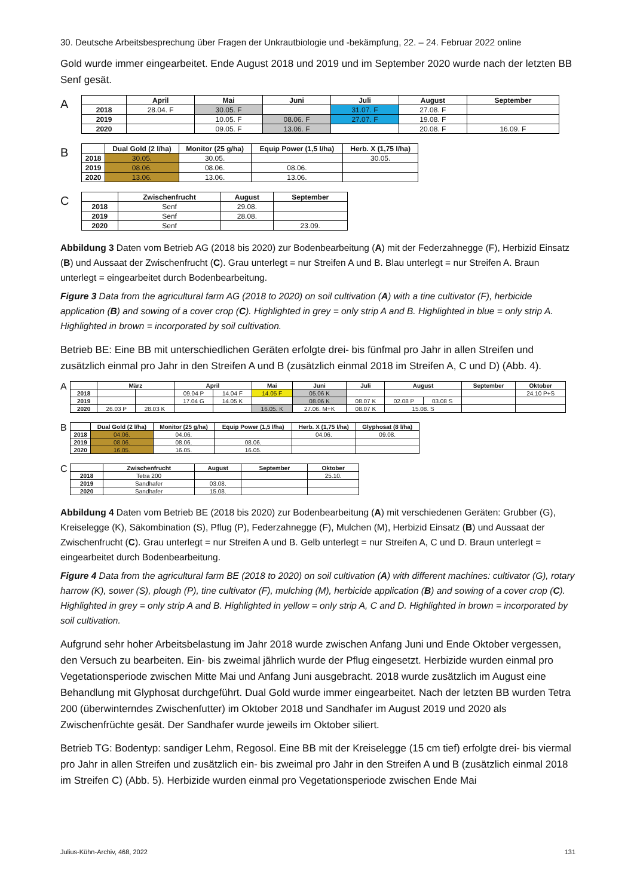30. Deutsche Arbeitsbesprechung über Fragen der Unkrautbiologie und -bekämpfung, 22. – 24. Februar 2022 online
Gold wurde immer eingearbeitet. Ende August 2018 und 2019 und im September 2020 wurde nach der letzten BB Senf gesät.
A
| | April | Mai | Juni | Juli | August | September |
| --- | --- | --- | --- | --- | --- | --- |
| 2018 | 28.04. F | 30.05. F | | 31.07. F | 27.08. F | |
| 2019 | | 10.05. F | 08.06. F | 27.07. F | 19.08. F | |
| 2020 | | 09.05. F | 13.06. F | | 20.08. F | 16.09. F |
B
| | Dual Gold (2 l/ha) | Monitor (25 g/ha) | Equip Power (1,5 l/ha) | Herb. X (1,75 l/ha) |
| --- | --- | --- | --- | --- |
| 2018 | 30.05. | 30.05. | | 30.05. |
| 2019 | 08.06. | 08.06. | 08.06. | |
| 2020 | 13.06. | 13.06. | 13.06. | |
C
| | Zwischenfrucht | August | September |
| --- | --- | --- | --- |
| 2018 | Senf | 29.08. | |
| 2019 | Senf | 28.08. | |
| 2020 | Senf | | 23.09. |
Abbildung 3 Daten vom Betrieb AG (2018 bis 2020) zur Bodenbearbeitung (A) mit der Federzahnegge (F), Herbizid Einsatz (B) und Aussaat der Zwischenfrucht (C). Grau unterlegt = nur Streifen A und B. Blau unterlegt = nur Streifen A. Braun unterlegt = eingearbeitet durch Bodenbearbeitung.
Figure 3 Data from the agricultural farm AG (2018 to 2020) on soil cultivation (A) with a tine cultivator (F), herbicide application (B) and sowing of a cover crop (C). Highlighted in grey = only strip A and B. Highlighted in blue = only strip A. Highlighted in brown = incorporated by soil cultivation.
Betrieb BE: Eine BB mit unterschiedlichen Geräten erfolgte drei- bis fünfmal pro Jahr in allen Streifen und zusätzlich einmal pro Jahr in den Streifen A und B (zusätzlich einmal 2018 im Streifen A, C und D) (Abb. 4).
A
| | März | | April | | Mai | Juni | Juli | August | | September | Oktober |
| --- | --- | --- | --- | --- | --- | --- | --- | --- | --- | --- | --- |
| 2018 | | | 09.04 P | 14.04 F | 14.05 F | 05.06 K | | | | | 24.10 P+S |
| 2019 | | | 17.04 G | 14.05 K | | 08.06 K | 08.07 K | 02.08 P | 03.08 S | | |
| 2020 | 26.03 P | 28.03 K | | | 16.05. K | 27.06. M+K | 08.07 K | 15.08. S | | | |
B
| | Dual Gold (2 l/ha) | Monitor (25 g/ha) | Equip Power (1,5 l/ha) | Herb. X (1,75 l/ha) | Glyphosat (8 l/ha) |
| --- | --- | --- | --- | --- | --- |
| 2018 | 04.06. | 04.06. | | 04.06. | 09.08. |
| 2019 | 08.06. | 08.06. | 08.06. | | |
| 2020 | 16.05. | 16.05. | 16.05. | | |
C
| | Zwischenfrucht | August | September | Oktober |
| --- | --- | --- | --- | --- |
| 2018 | Tetra 200 | | | 25.10. |
| 2019 | Sandhafer | 03.08. | | |
| 2020 | Sandhafer | 15.08. | | |
Abbildung 4 Daten vom Betrieb BE (2018 bis 2020) zur Bodenbearbeitung (A) mit verschiedenen Geräten: Grubber (G), Kreiselegge (K), Säkombination (S), Pflug (P), Federzahnegge (F), Mulchen (M), Herbizid Einsatz (B) und Aussaat der Zwischenfrucht (C). Grau unterlegt = nur Streifen A und B. Gelb unterlegt = nur Streifen A, C und D. Braun unterlegt = eingearbeitet durch Bodenbearbeitung.
Figure 4 Data from the agricultural farm BE (2018 to 2020) on soil cultivation (A) with different machines: cultivator (G), rotary harrow (K), sower (S), plough (P), tine cultivator (F), mulching (M), herbicide application (B) and sowing of a cover crop (C). Highlighted in grey = only strip A and B. Highlighted in yellow = only strip A, C and D. Highlighted in brown = incorporated by soil cultivation.
Aufgrund sehr hoher Arbeitsbelastung im Jahr 2018 wurde zwischen Anfang Juni und Ende Oktober vergessen, den Versuch zu bearbeiten. Ein- bis zweimal jährlich wurde der Pflug eingesetzt. Herbizide wurden einmal pro Vegetationsperiode zwischen Mitte Mai und Anfang Juni ausgebracht. 2018 wurde zusätzlich im August eine Behandlung mit Glyphosat durchgeführt. Dual Gold wurde immer eingearbeitet. Nach der letzten BB wurden Tetra 200 (überwinterndes Zwischenfutter) im Oktober 2018 und Sandhafer im August 2019 und 2020 als Zwischenfrüchte gesät. Der Sandhafer wurde jeweils im Oktober siliert.
Betrieb TG: Bodentyp: sandiger Lehm, Regosol. Eine BB mit der Kreiselegge (15 cm tief) erfolgte drei- bis viermal pro Jahr in allen Streifen und zusätzlich ein- bis zweimal pro Jahr in den Streifen A und B (zusätzlich einmal 2018 im Streifen C) (Abb. 5). Herbizide wurden einmal pro Vegetationsperiode zwischen Ende Mai
Julius-Kühn-Archiv, 468, 2022 131